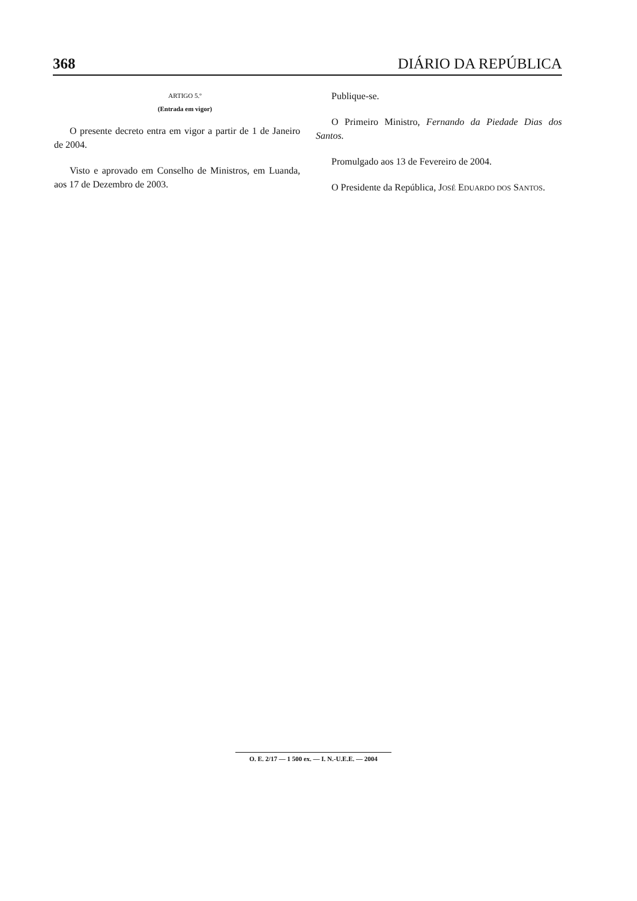368 DIÁRIO DA REPÚBLICA
ARTIGO 5.º
(Entrada em vigor)
O presente decreto entra em vigor a partir de 1 de Janeiro de 2004.
Visto e aprovado em Conselho de Ministros, em Luanda, aos 17 de Dezembro de 2003.
Publique-se.
O Primeiro Ministro, Fernando da Piedade Dias dos Santos.
Promulgado aos 13 de Fevereiro de 2004.
O Presidente da República, JOSÉ EDUARDO DOS SANTOS.
O. E. 2/17 — 1 500 ex. — I. N.-U.E.E. — 2004